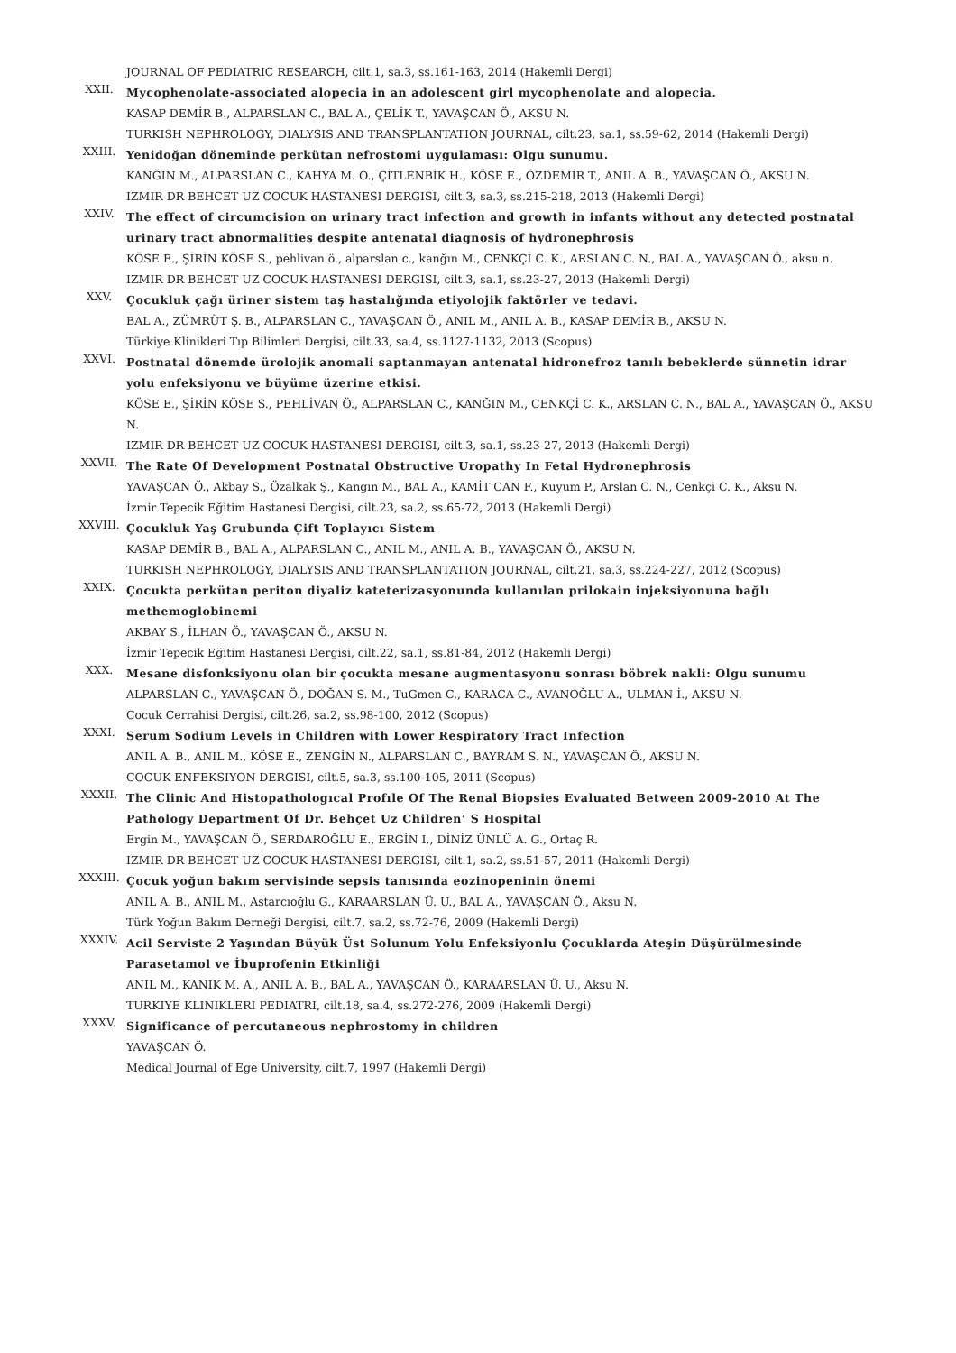JOURNAL OF PEDIATRIC RESEARCH, cilt.1, sa.3, ss.161-163, 2014 (Hakemli Dergi)
XXII.
Mycophenolate-associated alopecia in an adolescent girl mycophenolate and alopecia.
KASAP DEMİR B., ALPARSLAN C., BAL A., ÇELİK T., YAVAŞCAN Ö., AKSU N.
TURKISH NEPHROLOGY, DIALYSIS AND TRANSPLANTATION JOURNAL, cilt.23, sa.1, ss.59-62, 2014 (Hakemli Dergi)
XXIII.
Yenidoğan döneminde perkütan nefrostomi uygulaması: Olgu sunumu.
KANĞIN M., ALPARSLAN C., KAHYA M. O., ÇİTLENBİK H., KÖSE E., ÖZDEMİR T., ANIL A. B., YAVAŞCAN Ö., AKSU N.
IZMIR DR BEHCET UZ COCUK HASTANESI DERGISI, cilt.3, sa.3, ss.215-218, 2013 (Hakemli Dergi)
XXIV.
The effect of circumcision on urinary tract infection and growth in infants without any detected postnatal urinary tract abnormalities despite antenatal diagnosis of hydronephrosis
KÖSE E., ŞİRİN KÖSE S., pehlivan ö., alparslan c., kanğın M., CENKÇİ C. K., ARSLAN C. N., BAL A., YAVAŞCAN Ö., aksu n.
IZMIR DR BEHCET UZ COCUK HASTANESI DERGISI, cilt.3, sa.1, ss.23-27, 2013 (Hakemli Dergi)
XXV.
Çocukluk çağı üriner sistem taş hastalığında etiyolojik faktörler ve tedavi.
BAL A., ZÜMRÜT Ş. B., ALPARSLAN C., YAVAŞCAN Ö., ANIL M., ANIL A. B., KASAP DEMİR B., AKSU N.
Türkiye Klinikleri Tıp Bilimleri Dergisi, cilt.33, sa.4, ss.1127-1132, 2013 (Scopus)
XXVI.
Postnatal dönemde ürolojik anomali saptanmayan antenatal hidronefroz tanılı bebeklerde sünnetin idrar yolu enfeksiyonu ve büyüme üzerine etkisi.
KÖSE E., ŞİRİN KÖSE S., PEHLİVAN Ö., ALPARSLAN C., KANĞIN M., CENKÇİ C. K., ARSLAN C. N., BAL A., YAVAŞCAN Ö., AKSU N.
IZMIR DR BEHCET UZ COCUK HASTANESI DERGISI, cilt.3, sa.1, ss.23-27, 2013 (Hakemli Dergi)
XXVII.
The Rate Of Development Postnatal Obstructive Uropathy In Fetal Hydronephrosis
YAVAŞCAN Ö., Akbay S., Özalkak Ş., Kangın M., BAL A., KAMİT CAN F., Kuyum P., Arslan C. N., Cenkçi C. K., Aksu N.
İzmir Tepecik Eğitim Hastanesi Dergisi, cilt.23, sa.2, ss.65-72, 2013 (Hakemli Dergi)
XXVIII.
Çocukluk Yaş Grubunda Çift Toplayıcı Sistem
KASAP DEMİR B., BAL A., ALPARSLAN C., ANIL M., ANIL A. B., YAVAŞCAN Ö., AKSU N.
TURKISH NEPHROLOGY, DIALYSIS AND TRANSPLANTATION JOURNAL, cilt.21, sa.3, ss.224-227, 2012 (Scopus)
XXIX.
Çocukta perkütan periton diyaliz kateterizasyonunda kullanılan prilokain injeksiyonuna bağlı methemoglobinemi
AKBAY S., İLHAN Ö., YAVAŞCAN Ö., AKSU N.
İzmir Tepecik Eğitim Hastanesi Dergisi, cilt.22, sa.1, ss.81-84, 2012 (Hakemli Dergi)
XXX.
Mesane disfonksiyonu olan bir çocukta mesane augmentasyonu sonrası böbrek nakli: Olgu sunumu
ALPARSLAN C., YAVAŞCAN Ö., DOĞAN S. M., TuGmen C., KARACA C., AVANOĞLU A., ULMAN İ., AKSU N.
Cocuk Cerrahisi Dergisi, cilt.26, sa.2, ss.98-100, 2012 (Scopus)
XXXI.
Serum Sodium Levels in Children with Lower Respiratory Tract Infection
ANIL A. B., ANIL M., KÖSE E., ZENGİN N., ALPARSLAN C., BAYRAM S. N., YAVAŞCAN Ö., AKSU N.
COCUK ENFEKSIYON DERGISI, cilt.5, sa.3, ss.100-105, 2011 (Scopus)
XXXII.
The Clinic And Histopathologıcal Profıle Of The Renal Biopsies Evaluated Between 2009-2010 At The Pathology Department Of Dr. Behçet Uz Children’ S Hospital
Ergin M., YAVAŞCAN Ö., SERDAROĞLU E., ERGİN I., DİNİZ ÜNLÜ A. G., Ortaç R.
IZMIR DR BEHCET UZ COCUK HASTANESI DERGISI, cilt.1, sa.2, ss.51-57, 2011 (Hakemli Dergi)
XXXIII.
Çocuk yoğun bakım servisinde sepsis tanısında eozinopeninin önemi
ANIL A. B., ANIL M., Astarcıoğlu G., KARAARSLAN Ü. U., BAL A., YAVAŞCAN Ö., Aksu N.
Türk Yoğun Bakım Derneği Dergisi, cilt.7, sa.2, ss.72-76, 2009 (Hakemli Dergi)
XXXIV.
Acil Serviste 2 Yaşından Büyük Üst Solunum Yolu Enfeksiyonlu Çocuklarda Ateşin Düşürülmesinde Parasetamol ve İbuprofenin Etkinliği
ANIL M., KANIK M. A., ANIL A. B., BAL A., YAVAŞCAN Ö., KARAARSLAN Ü. U., Aksu N.
TURKIYE KLINIKLERI PEDIATRI, cilt.18, sa.4, ss.272-276, 2009 (Hakemli Dergi)
XXXV.
Significance of percutaneous nephrostomy in children
YAVAŞCAN Ö.
Medical Journal of Ege University, cilt.7, 1997 (Hakemli Dergi)